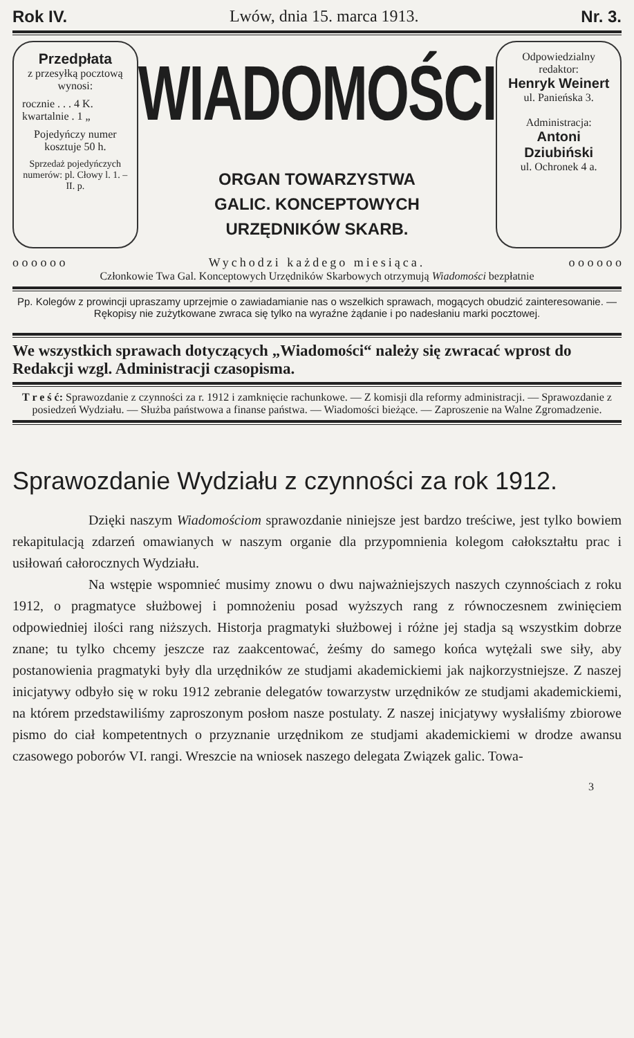Rok IV. Lwów, dnia 15. marca 1913. Nr. 3.
Przedpłata
z przesyłką pocztową wynosi:
rocznie . . . 4 K.
kwartalnie . 1 „
Pojedyńczy numer kosztuje 50 h.
Sprzedaż pojedyńczych numerów: pl. Cłowy l. 1. – II. p.
WIADOMOŚCI
ORGAN TOWARZYSTWA
GALIC. KONCEPTOWYCH
URZĘDNIKÓW SKARB.
Odpowiedzialny redaktor:
Henryk Weinert
ul. Panieńska 3.
Administracja:
Antoni Dziubiński
ul. Ochronek 4 a.
o o o o o o Wychodzi każdego miesiąca. o o o o o o
Członkowie Twa Gal. Konceptowych Urzędników Skarbowych otrzymują Wiadomości bezpłatnie
Pp. Kolegów z prowincji upraszamy uprzejmie o zawiadamianie nas o wszelkich sprawach, mogących obudzić zainteresowanie. — Rękopisy nie zużytkowane zwraca się tylko na wyraźne żądanie i po nadesłaniu marki pocztowej.
We wszystkich sprawach dotyczących „Wiadomości“ należy się zwracać wprost do Redakcji wzgl. Administracji czasopisma.
T r e ś ć: Sprawozdanie z czynności za r. 1912 i zamknięcie rachunkowe. — Z komisji dla reformy administracji. — Sprawozdanie z posiedzeń Wydziału. — Służba państwowa a finanse państwa. — Wiadomości bieżące. — Zaproszenie na Walne Zgromadzenie.
Sprawozdanie Wydziału z czynności za rok 1912.
Dzięki naszym Wiadomościom sprawozdanie niniejsze jest bardzo treściwe, jest tylko bowiem rekapitulacją zdarzeń omawianych w naszym organie dla przypomnienia kolegom całokształtu prac i usiłowań całorocznych Wydziału.
Na wstępie wspomnieć musimy znowu o dwu najważniejszych naszych czynnościach z roku 1912, o pragmatyce służbowej i pomnożeniu posad wyższych rang z równoczesnem zwinięciem odpowiedniej ilości rang niższych. Historja pragmatyki służbowej i różne jej stadja są wszystkim dobrze znane; tu tylko chcemy jeszcze raz zaakcentować, żeśmy do samego końca wytężali swe siły, aby postanowienia pragmatyki były dla urzędników ze studjami akademickiemi jak najkorzystniejsze. Z naszej inicjatywy odbyło się w roku 1912 zebranie delegatów towarzystw urzędników ze studjami akademickiemi, na którem przedstawiliśmy zaproszonym posłom nasze postulaty. Z naszej inicjatywy wysłaliśmy zbiorowe pismo do ciał kompetentnych o przyznanie urzędnikom ze studjami akademickiemi w drodze awansu czasowego poborów VI. rangi. Wreszcie na wniosek naszego delegata Związek galic. Towa-
3